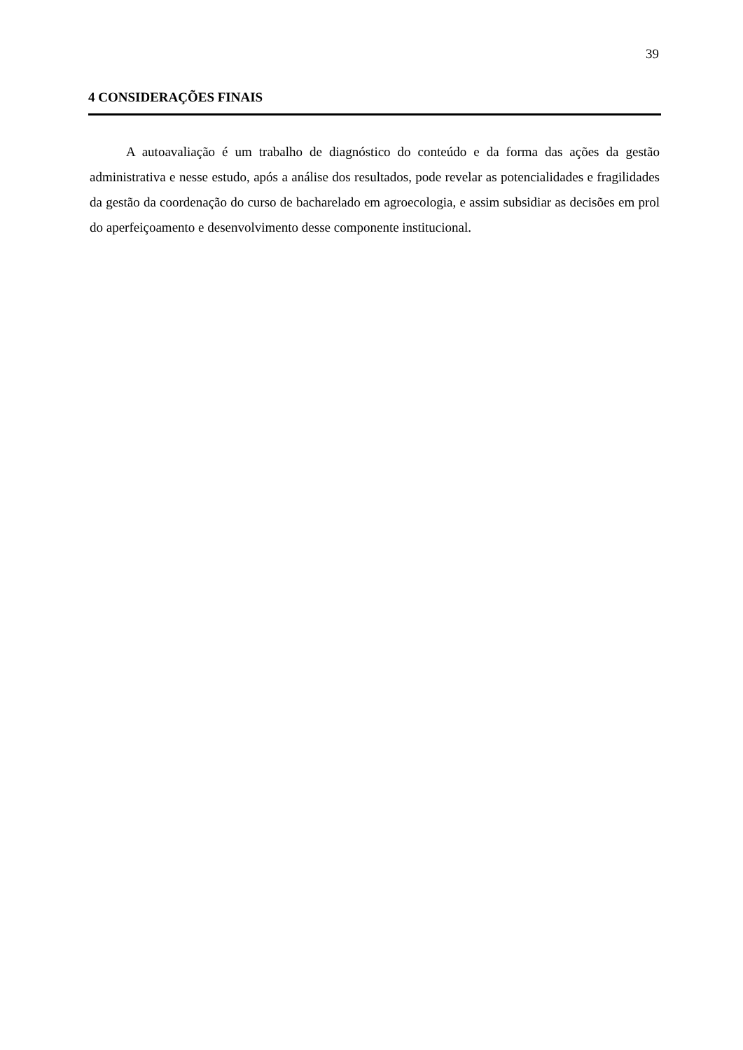39
4 CONSIDERAÇÕES FINAIS
A autoavaliação é um trabalho de diagnóstico do conteúdo e da forma das ações da gestão administrativa e nesse estudo, após a análise dos resultados, pode revelar as potencialidades e fragilidades da gestão da coordenação do curso de bacharelado em agroecologia, e assim subsidiar as decisões em prol do aperfeiçoamento e desenvolvimento desse componente institucional.